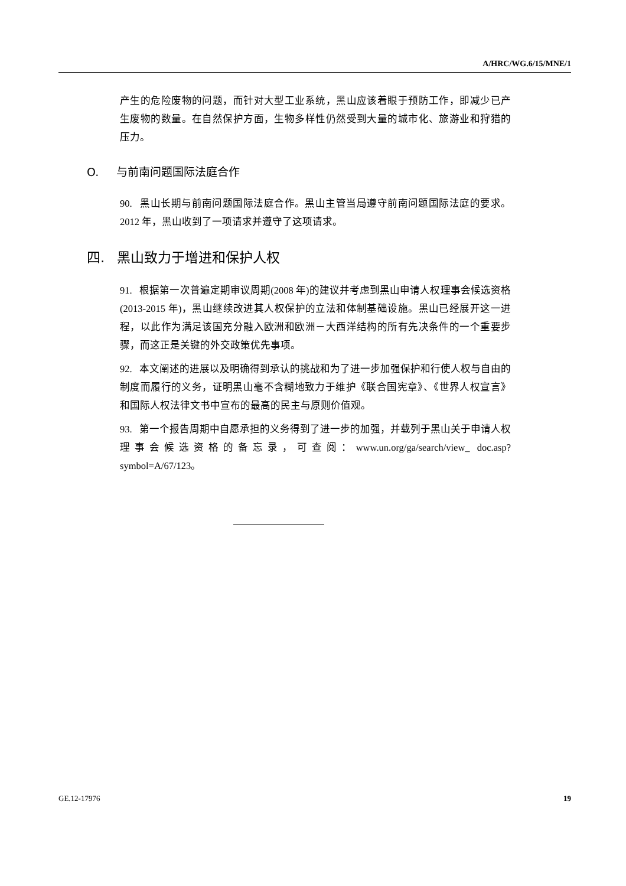A/HRC/WG.6/15/MNE/1
产生的危险废物的问题，而针对大型工业系统，黑山应该着眼于预防工作，即减少已产生废物的数量。在自然保护方面，生物多样性仍然受到大量的城市化、旅游业和狩猎的压力。
O. 与前南问题国际法庭合作
90. 黑山长期与前南问题国际法庭合作。黑山主管当局遵守前南问题国际法庭的要求。2012 年，黑山收到了一项请求并遵守了这项请求。
四. 黑山致力于增进和保护人权
91. 根据第一次普遍定期审议周期(2008 年)的建议并考虑到黑山申请人权理事会候选资格(2013-2015 年)，黑山继续改进其人权保护的立法和体制基础设施。黑山已经展开这一进程，以此作为满足该国充分融入欧洲和欧洲－大西洋结构的所有先决条件的一个重要步骤，而这正是关键的外交政策优先事项。
92. 本文阐述的进展以及明确得到承认的挑战和为了进一步加强保护和行使人权与自由的制度而履行的义务，证明黑山毫不含糊地致力于维护《联合国宪章》、《世界人权宣言》和国际人权法律文书中宣布的最高的民主与原则价值观。
93. 第一个报告周期中自愿承担的义务得到了进一步的加强，并载列于黑山关于申请人权理事会候选资格的备忘录，可查阅：www.un.org/ga/search/view_ doc.asp?symbol=A/67/123。
GE.12-17976 19